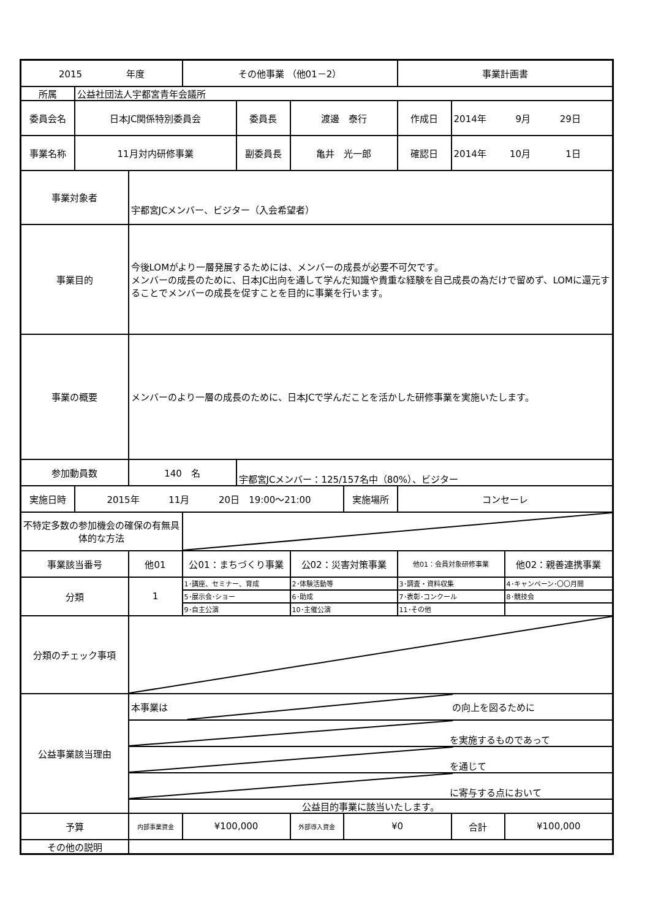| 2015 年度 | | | その他事業 （他01－2） | | | | 事業計画書 | | |
| 所属 | 公益社団法人宇都宮青年会議所 | | | | | | | | |
| 委員会名 | 日本JC関係特別委員会 | | | 委員長 | 渡邊 泰行 | | 作成日 | 2014年 9月 29日 | |
| 事業名称 | 11月対内研修事業 | | | 副委員長 | 亀井 光一郎 | | 確認日 | 2014年 10月 1日 | |
| 事業対象者 | | 宇都宮JCメンバー、ビジター（入会希望者） | | | | | | | |
| 事業目的 | | 今後LOMがより一層発展するためには、メンバーの成長が必要不可欠です。 メンバーの成長のために、日本JC出向を通して学んだ知識や貴重な経験を自己成長の為だけで留めず、LOMに還元することでメンバーの成長を促すことを目的に事業を行います。 | | | | | | | |
| 事業の概要 | | メンバーのより一層の成長のために、日本JCで学んだことを活かした研修事業を実施いたします。 | | | | | | | |
| 参加動員数 | | 140 名 | | 宇都宮JCメンバー：125/157名中（80%）、ビジター | | | | | |
| 実施日時 | 2015年 11月 20日 19:00～21:00 | | | | | 実施場所 | コンセーレ | | |
| 不特定多数の参加機会の確保の有無具体的な方法 | | | | | | | | | |
| 事業該当番号 | | 他01 | 公01：まちづくり事業 | | 公02：災害対策事業 | | 他01：会員対象研修事業 | | 他02：親善連携事業 |
| 分類 | | 1 | 1･講座、セミナー、育成 | | 2･体験活動等 | | 3･調査・資料収集 | | 4･キャンペーン･〇〇月間 |
| | | | 5･展示会･ショー | | 6･助成 | | 7･表彰･コンクール | | 8･競技会 |
| | | | 9･自主公演 | | 10･主催公演 | | 11･その他 | | |
| 分類のチェック事項 | | | | | | | | | |
| 公益事業該当理由 | | 本事業は の向上を図るために | | | | | | | |
| | | を実施するものであって | | | | | | | |
| | | を通じて | | | | | | | |
| | | に寄与する点において | | | | | | | |
| | | 公益目的事業に該当いたします。 | | | | | | | |
| 予算 | | 内部事業資金 | ¥100,000 | | 外部導入資金 | ¥0 | | 合計 | ¥100,000 |
| その他の説明 | | | | | | | | | |